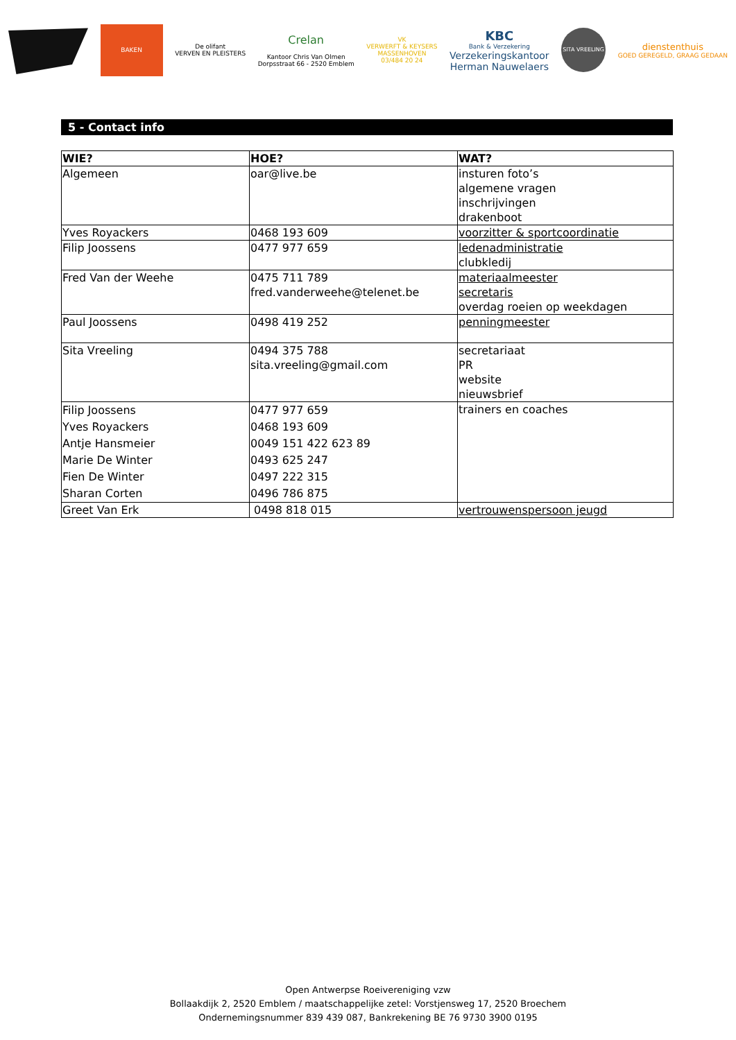BAKEN
De olifant
VERVEN EN PLEISTERS
Crelan
Kantoor Chris Van Olmen
Dorpsstraat 66 - 2520 Emblem
VK
VERWERFT & KEYSERS
MASSENHOVEN
03/484 20 24
KBC
Bank & Verzekering
Verzekeringskantoor
Herman Nauwelaers
SITA VREELING
dienstenthuis
GOED GEREGELD, GRAAG GEDAAN
5 - Contact info
| WIE? | HOE? | WAT? |
| --- | --- | --- |
| Algemeen | oar@live.be | insturen foto’s algemene vragen inschrijvingen drakenboot |
| Yves Royackers | 0468 193 609 | voorzitter & sportcoordinatie |
| Filip Joossens | 0477 977 659 | ledenadministratie clubkledij |
| Fred Van der Weehe | 0475 711 789 fred.vanderweehe@telenet.be | materiaalmeester secretaris overdag roeien op weekdagen |
| Paul Joossens | 0498 419 252 | penningmeester |
| Sita Vreeling | 0494 375 788 sita.vreeling@gmail.com | secretariaat PR website nieuwsbrief |
| Filip Joossens Yves Royackers Antje Hansmeier Marie De Winter Fien De Winter Sharan Corten | 0477 977 659 0468 193 609 0049 151 422 623 89 0493 625 247 0497 222 315 0496 786 875 | trainers en coaches |
| Greet Van Erk | 0498 818 015 | vertrouwenspersoon jeugd |
Open Antwerpse Roeivereniging vzw
Bollaakdijk 2, 2520 Emblem / maatschappelijke zetel: Vorstjensweg 17, 2520 Broechem
Ondernemingsnummer 839 439 087, Bankrekening BE 76 9730 3900 0195